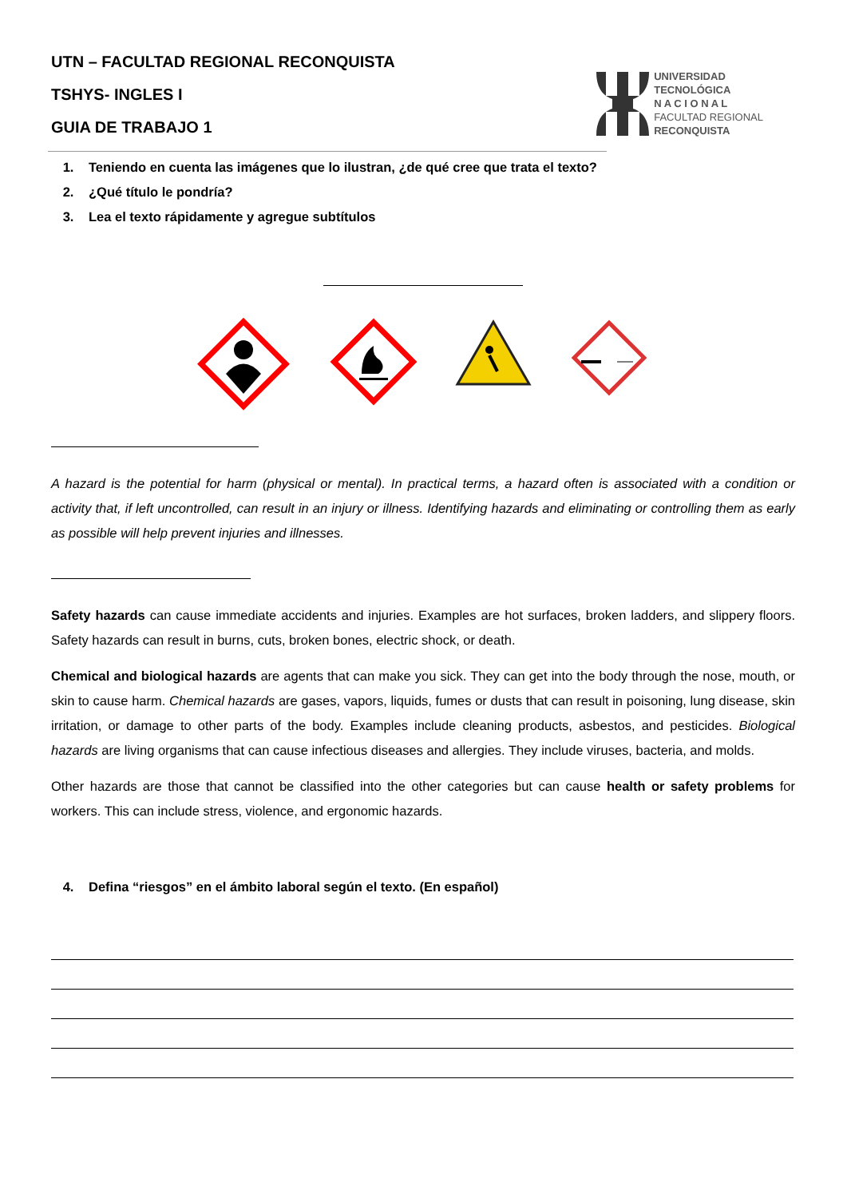UTN – FACULTAD REGIONAL RECONQUISTA
TSHYS- INGLES I
GUIA DE TRABAJO 1
UNIVERSIDAD
TECNOLÓGICA
N A C I O N A L
FACULTAD REGIONAL
RECONQUISTA
1. Teniendo en cuenta las imágenes que lo ilustran, ¿de qué cree que trata el texto?
2. ¿Qué título le pondría?
3. Lea el texto rápidamente y agregue subtítulos
A hazard is the potential for harm (physical or mental). In practical terms, a hazard often is associated with a condition or activity that, if left uncontrolled, can result in an injury or illness. Identifying hazards and eliminating or controlling them as early as possible will help prevent injuries and illnesses.
Safety hazards can cause immediate accidents and injuries. Examples are hot surfaces, broken ladders, and slippery floors. Safety hazards can result in burns, cuts, broken bones, electric shock, or death.
Chemical and biological hazards are agents that can make you sick. They can get into the body through the nose, mouth, or skin to cause harm. Chemical hazards are gases, vapors, liquids, fumes or dusts that can result in poisoning, lung disease, skin irritation, or damage to other parts of the body. Examples include cleaning products, asbestos, and pesticides. Biological hazards are living organisms that can cause infectious diseases and allergies. They include viruses, bacteria, and molds.
Other hazards are those that cannot be classified into the other categories but can cause health or safety problems for workers. This can include stress, violence, and ergonomic hazards.
4. Defina “riesgos” en el ámbito laboral según el texto. (En español)